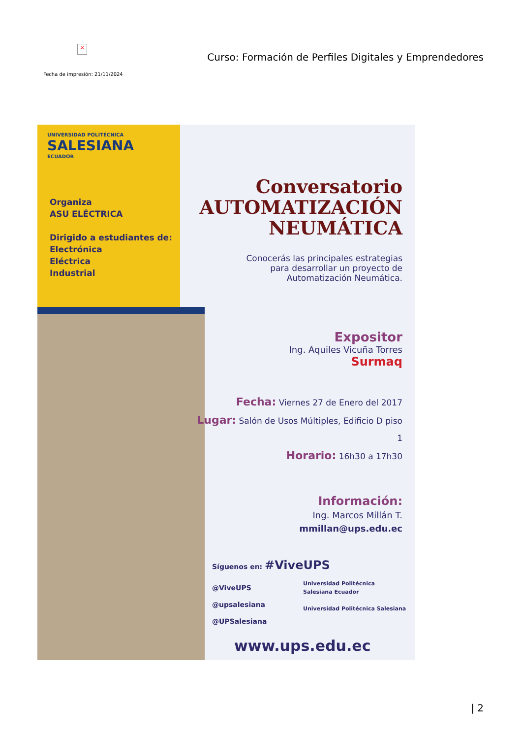×
Curso: Formación de Perfiles Digitales y Emprendedores
Fecha de impresión: 21/11/2024
UNIVERSIDAD POLITÉCNICA
SALESIANA
ECUADOR
Organiza
ASU ELÉCTRICA
Dirigido a estudiantes de:
Electrónica
Eléctrica
Industrial
Conversatorio
AUTOMATIZACIÓN
NEUMÁTICA
Conocerás las principales estrategias
para desarrollar un proyecto de
Automatización Neumática.
Expositor
Ing. Aquiles Vicuña Torres
Surmaq
Fecha: Viernes 27 de Enero del 2017
Lugar: Salón de Usos Múltiples, Edificio D piso 1
Horario: 16h30 a 17h30
Información:
Ing. Marcos Millán T.
mmillan@ups.edu.ec
Síguenos en: #ViveUPS
@ViveUPS
@upsalesiana
@UPSalesiana
Universidad Politécnica
Salesiana Ecuador
Universidad Politécnica Salesiana
www.ups.edu.ec
| 2